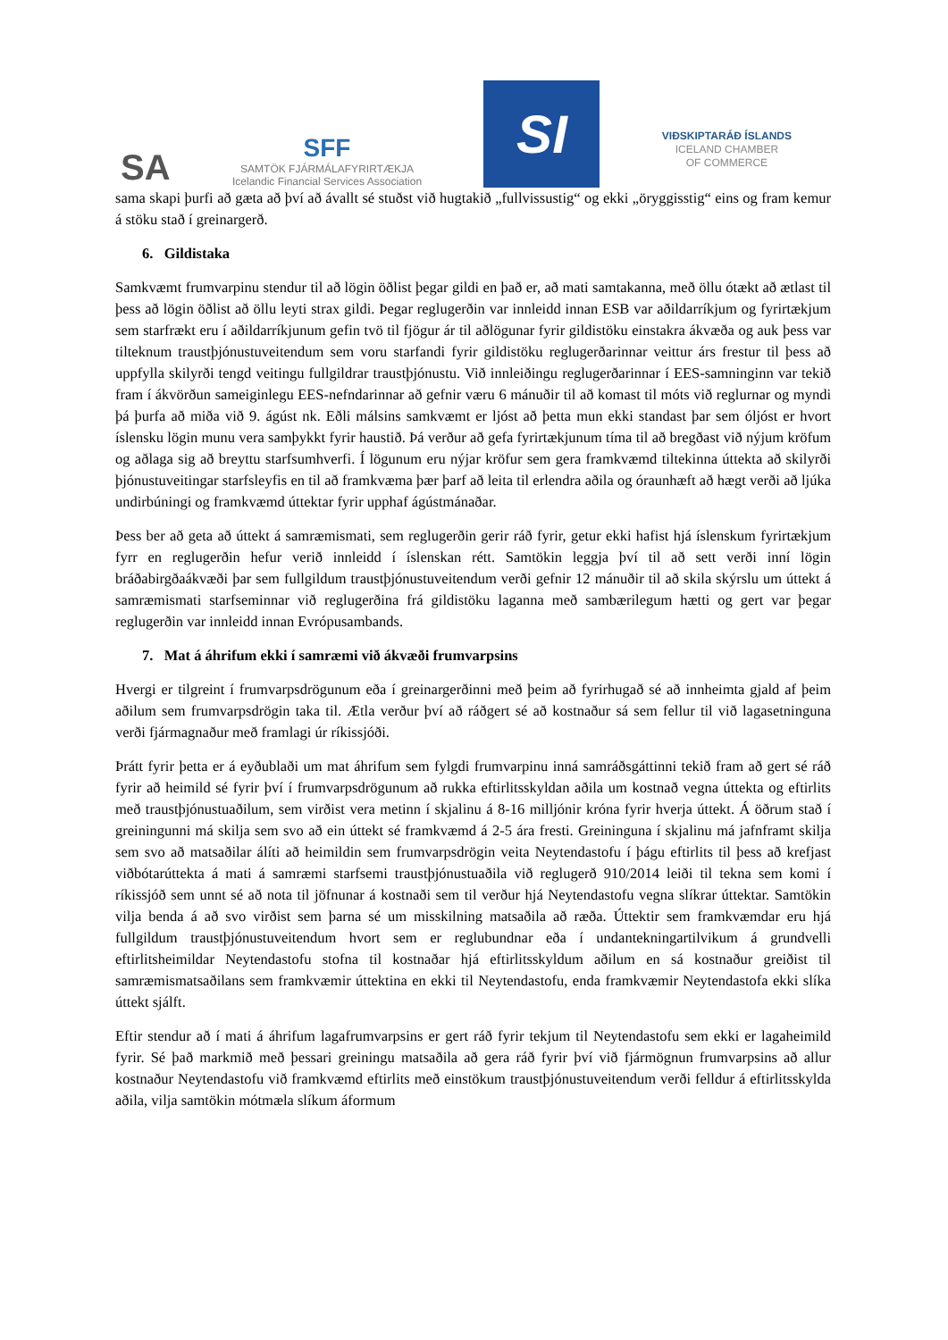SA
SFF
SAMTÖK FJÁRMÁLAFYRIRTÆKJA
Icelandic Financial Services Association
SI
VIÐSKIPTARÁÐ ÍSLANDS
ICELAND CHAMBER
OF COMMERCE
sama skapi þurfi að gæta að því að ávallt sé stuðst við hugtakið „fullvissustig“ og ekki „öryggisstig“ eins og fram kemur á stöku stað í greinargerð.
6. Gildistaka
Samkvæmt frumvarpinu stendur til að lögin öðlist þegar gildi en það er, að mati samtakanna, með öllu ótækt að ætlast til þess að lögin öðlist að öllu leyti strax gildi. Þegar reglugerðin var innleidd innan ESB var aðildarríkjum og fyrirtækjum sem starfrækt eru í aðildarríkjunum gefin tvö til fjögur ár til aðlögunar fyrir gildistöku einstakra ákvæða og auk þess var tilteknum traustþjónustuveitendum sem voru starfandi fyrir gildistöku reglugerðarinnar veittur árs frestur til þess að uppfylla skilyrði tengd veitingu fullgildrar traustþjónustu. Við innleiðingu reglugerðarinnar í EES-samninginn var tekið fram í ákvörðun sameiginlegu EES-nefndarinnar að gefnir væru 6 mánuðir til að komast til móts við reglurnar og myndi þá þurfa að miða við 9. ágúst nk. Eðli málsins samkvæmt er ljóst að þetta mun ekki standast þar sem óljóst er hvort íslensku lögin munu vera samþykkt fyrir haustið. Þá verður að gefa fyrirtækjunum tíma til að bregðast við nýjum kröfum og aðlaga sig að breyttu starfsumhverfi. Í lögunum eru nýjar kröfur sem gera framkvæmd tiltekinna úttekta að skilyrði þjónustuveitingar starfsleyfis en til að framkvæma þær þarf að leita til erlendra aðila og óraunhæft að hægt verði að ljúka undirbúningi og framkvæmd úttektar fyrir upphaf ágústmánaðar.
Þess ber að geta að úttekt á samræmismati, sem reglugerðin gerir ráð fyrir, getur ekki hafist hjá íslenskum fyrirtækjum fyrr en reglugerðin hefur verið innleidd í íslenskan rétt. Samtökin leggja því til að sett verði inní lögin bráðabirgðaákvæði þar sem fullgildum traustþjónustuveitendum verði gefnir 12 mánuðir til að skila skýrslu um úttekt á samræmismati starfseminnar við reglugerðina frá gildistöku laganna með sambærilegum hætti og gert var þegar reglugerðin var innleidd innan Evrópusambands.
7. Mat á áhrifum ekki í samræmi við ákvæði frumvarpsins
Hvergi er tilgreint í frumvarpsdrögunum eða í greinargerðinni með þeim að fyrirhugað sé að innheimta gjald af þeim aðilum sem frumvarpsdrögin taka til. Ætla verður því að ráðgert sé að kostnaður sá sem fellur til við lagasetninguna verði fjármagnaður með framlagi úr ríkissjóði.
Þrátt fyrir þetta er á eyðublaði um mat áhrifum sem fylgdi frumvarpinu inná samráðsgáttinni tekið fram að gert sé ráð fyrir að heimild sé fyrir því í frumvarpsdrögunum að rukka eftirlitsskyldan aðila um kostnað vegna úttekta og eftirlits með traustþjónustuaðilum, sem virðist vera metinn í skjalinu á 8-16 milljónir króna fyrir hverja úttekt. Á öðrum stað í greiningunni má skilja sem svo að ein úttekt sé framkvæmd á 2-5 ára fresti. Greininguna í skjalinu má jafnframt skilja sem svo að matsaðilar álíti að heimildin sem frumvarpsdrögin veita Neytendastofu í þágu eftirlits til þess að krefjast viðbótarúttekta á mati á samræmi starfsemi traustþjónustuaðila við reglugerð 910/2014 leiði til tekna sem komi í ríkissjóð sem unnt sé að nota til jöfnunar á kostnaði sem til verður hjá Neytendastofu vegna slíkrar úttektar. Samtökin vilja benda á að svo virðist sem þarna sé um misskilning matsaðila að ræða. Úttektir sem framkvæmdar eru hjá fullgildum traustþjónustuveitendum hvort sem er reglubundnar eða í undantekningartilvikum á grundvelli eftirlitsheimildar Neytendastofu stofna til kostnaðar hjá eftirlitsskyldum aðilum en sá kostnaður greiðist til samræmismatsaðilans sem framkvæmir úttektina en ekki til Neytendastofu, enda framkvæmir Neytendastofa ekki slíka úttekt sjálft.
Eftir stendur að í mati á áhrifum lagafrumvarpsins er gert ráð fyrir tekjum til Neytendastofu sem ekki er lagaheimild fyrir. Sé það markmið með þessari greiningu matsaðila að gera ráð fyrir því við fjármögnun frumvarpsins að allur kostnaður Neytendastofu við framkvæmd eftirlits með einstökum traustþjónustuveitendum verði felldur á eftirlitsskylda aðila, vilja samtökin mótmæla slíkum áformum